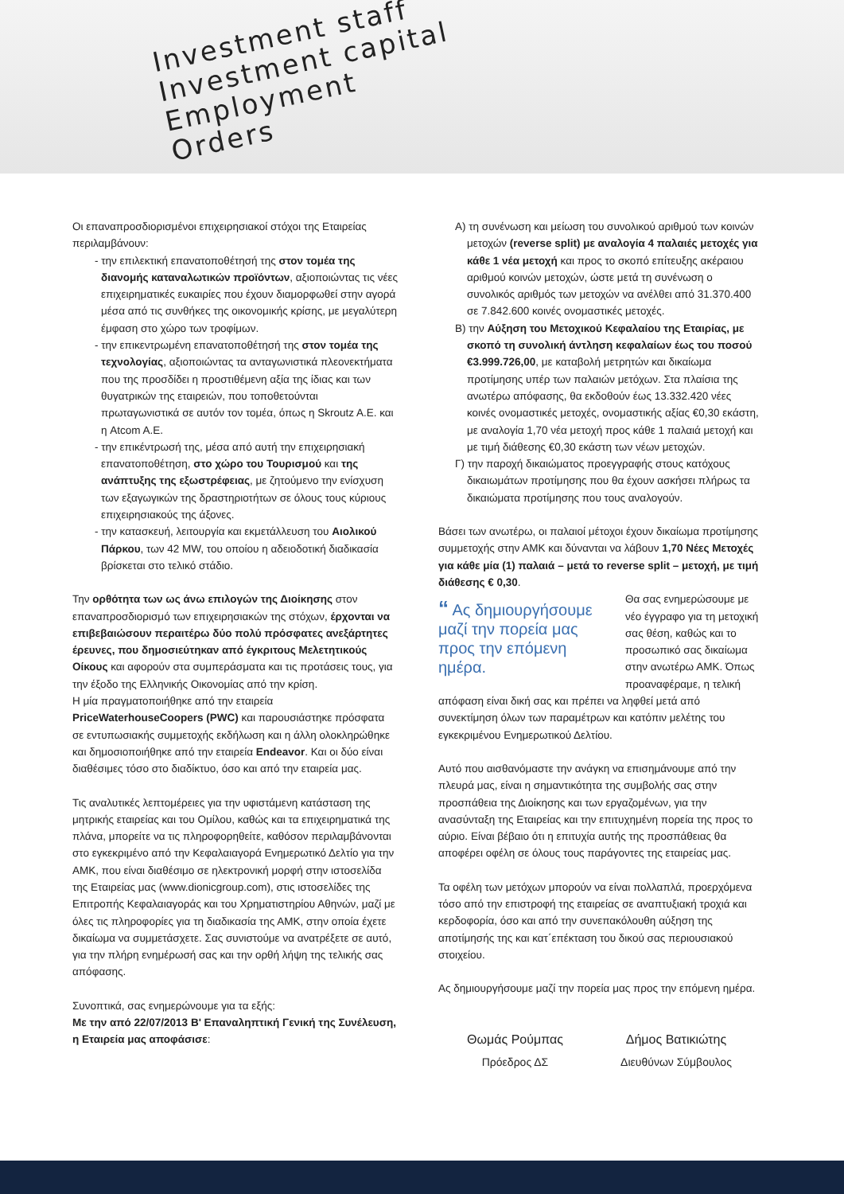Investment staff
Investment capital
Employment
Orders
Οι επαναπροσδιορισμένοι επιχειρησιακοί στόχοι της Εταιρείας περιλαμβάνουν:
- την επιλεκτική επανατοποθέτησή της στον τομέα της διανομής καταναλωτικών προϊόντων, αξιοποιώντας τις νέες επιχειρηματικές ευκαιρίες που έχουν διαμορφωθεί στην αγορά μέσα από τις συνθήκες της οικονομικής κρίσης, με μεγαλύτερη έμφαση στο χώρο των τροφίμων.
- την επικεντρωμένη επανατοποθέτησή της στον τομέα της τεχνολογίας, αξιοποιώντας τα ανταγωνιστικά πλεονεκτήματα που της προσδίδει η προστιθέμενη αξία της ίδιας και των θυγατρικών της εταιρειών, που τοποθετούνται πρωταγωνιστικά σε αυτόν τον τομέα, όπως η Skroutz A.E. και η Atcom A.E.
- την επικέντρωσή της, μέσα από αυτή την επιχειρησιακή επανατοποθέτηση, στο χώρο του Τουρισμού και της ανάπτυξης της εξωστρέφειας, με ζητούμενο την ενίσχυση των εξαγωγικών της δραστηριοτήτων σε όλους τους κύριους επιχειρησιακούς της άξονες.
- την κατασκευή, λειτουργία και εκμετάλλευση του Αιολικού Πάρκου, των 42 MW, του οποίου η αδειοδοτική διαδικασία βρίσκεται στο τελικό στάδιο.
Την ορθότητα των ως άνω επιλογών της Διοίκησης στον επαναπροσδιορισμό των επιχειρησιακών της στόχων, έρχονται να επιβεβαιώσουν περαιτέρω δύο πολύ πρόσφατες ανεξάρτητες έρευνες, που δημοσιεύτηκαν από έγκριτους Μελετητικούς Οίκους και αφορούν στα συμπεράσματα και τις προτάσεις τους, για την έξοδο της Ελληνικής Οικονομίας από την κρίση.
Η μία πραγματοποιήθηκε από την εταιρεία PriceWaterhouseCoopers (PWC) και παρουσιάστηκε πρόσφατα σε εντυπωσιακής συμμετοχής εκδήλωση και η άλλη ολοκληρώθηκε και δημοσιοποιήθηκε από την εταιρεία Endeavor. Και οι δύο είναι διαθέσιμες τόσο στο διαδίκτυο, όσο και από την εταιρεία μας.
Τις αναλυτικές λεπτομέρειες για την υφιστάμενη κατάσταση της μητρικής εταιρείας και του Ομίλου, καθώς και τα επιχειρηματικά της πλάνα, μπορείτε να τις πληροφορηθείτε, καθόσον περιλαμβάνονται στο εγκεκριμένο από την Κεφαλαιαγορά Ενημερωτικό Δελτίο για την ΑΜΚ, που είναι διαθέσιμο σε ηλεκτρονική μορφή στην ιστοσελίδα της Εταιρείας μας (www.dionicgroup.com), στις ιστοσελίδες της Επιτροπής Κεφαλαιαγοράς και του Χρηματιστηρίου Αθηνών, μαζί με όλες τις πληροφορίες για τη διαδικασία της ΑΜΚ, στην οποία έχετε δικαίωμα να συμμετάσχετε. Σας συνιστούμε να ανατρέξετε σε αυτό, για την πλήρη ενημέρωσή σας και την ορθή λήψη της τελικής σας απόφασης.
Συνοπτικά, σας ενημερώνουμε για τα εξής:
Με την από 22/07/2013 Β' Επαναληπτική Γενική της Συνέλευση, η Εταιρεία μας αποφάσισε:
Α) τη συνένωση και μείωση του συνολικού αριθμού των κοινών μετοχών (reverse split) με αναλογία 4 παλαιές μετοχές για κάθε 1 νέα μετοχή και προς το σκοπό επίτευξης ακέραιου αριθμού κοινών μετοχών, ώστε μετά τη συνένωση ο συνολικός αριθμός των μετοχών να ανέλθει από 31.370.400 σε 7.842.600 κοινές ονομαστικές μετοχές.
Β) την Αύξηση του Μετοχικού Κεφαλαίου της Εταιρίας, με σκοπό τη συνολική άντληση κεφαλαίων έως του ποσού €3.999.726,00, με καταβολή μετρητών και δικαίωμα προτίμησης υπέρ των παλαιών μετόχων. Στα πλαίσια της ανωτέρω απόφασης, θα εκδοθούν έως 13.332.420 νέες κοινές ονομαστικές μετοχές, ονομαστικής αξίας €0,30 εκάστη, με αναλογία 1,70 νέα μετοχή προς κάθε 1 παλαιά μετοχή και με τιμή διάθεσης €0,30 εκάστη των νέων μετοχών.
Γ) την παροχή δικαιώματος προεγγραφής στους κατόχους δικαιωμάτων προτίμησης που θα έχουν ασκήσει πλήρως τα δικαιώματα προτίμησης που τους αναλογούν.
Βάσει των ανωτέρω, οι παλαιοί μέτοχοι έχουν δικαίωμα προτίμησης συμμετοχής στην ΑΜΚ και δύνανται να λάβουν 1,70 Νέες Μετοχές για κάθε μία (1) παλαιά – μετά το reverse split – μετοχή, με τιμή διάθεσης € 0,30.
“ Ας δημιουργήσουμε μαζί την πορεία μας προς την επόμενη ημέρα. Θα σας ενημερώσουμε με νέο έγγραφο για τη μετοχική σας θέση, καθώς και το προσωπικό σας δικαίωμα στην ανωτέρω ΑΜΚ. Όπως προαναφέραμε, η τελική απόφαση είναι δική σας και πρέπει να ληφθεί μετά από συνεκτίμηση όλων των παραμέτρων και κατόπιν μελέτης του εγκεκριμένου Ενημερωτικού Δελτίου.
Αυτό που αισθανόμαστε την ανάγκη να επισημάνουμε από την πλευρά μας, είναι η σημαντικότητα της συμβολής σας στην προσπάθεια της Διοίκησης και των εργαζομένων, για την ανασύνταξη της Εταιρείας και την επιτυχημένη πορεία της προς το αύριο. Είναι βέβαιο ότι η επιτυχία αυτής της προσπάθειας θα αποφέρει οφέλη σε όλους τους παράγοντες της εταιρείας μας.
Τα οφέλη των μετόχων μπορούν να είναι πολλαπλά, προερχόμενα τόσο από την επιστροφή της εταιρείας σε αναπτυξιακή τροχιά και κερδοφορία, όσο και από την συνεπακόλουθη αύξηση της αποτίμησής της και κατ΄επέκταση του δικού σας περιουσιακού στοιχείου.
Ας δημιουργήσουμε μαζί την πορεία μας προς την επόμενη ημέρα.
Θωμάς Ρούμπας
Πρόεδρος ΔΣ
Δήμος Βατικιώτης
Διευθύνων Σύμβουλος